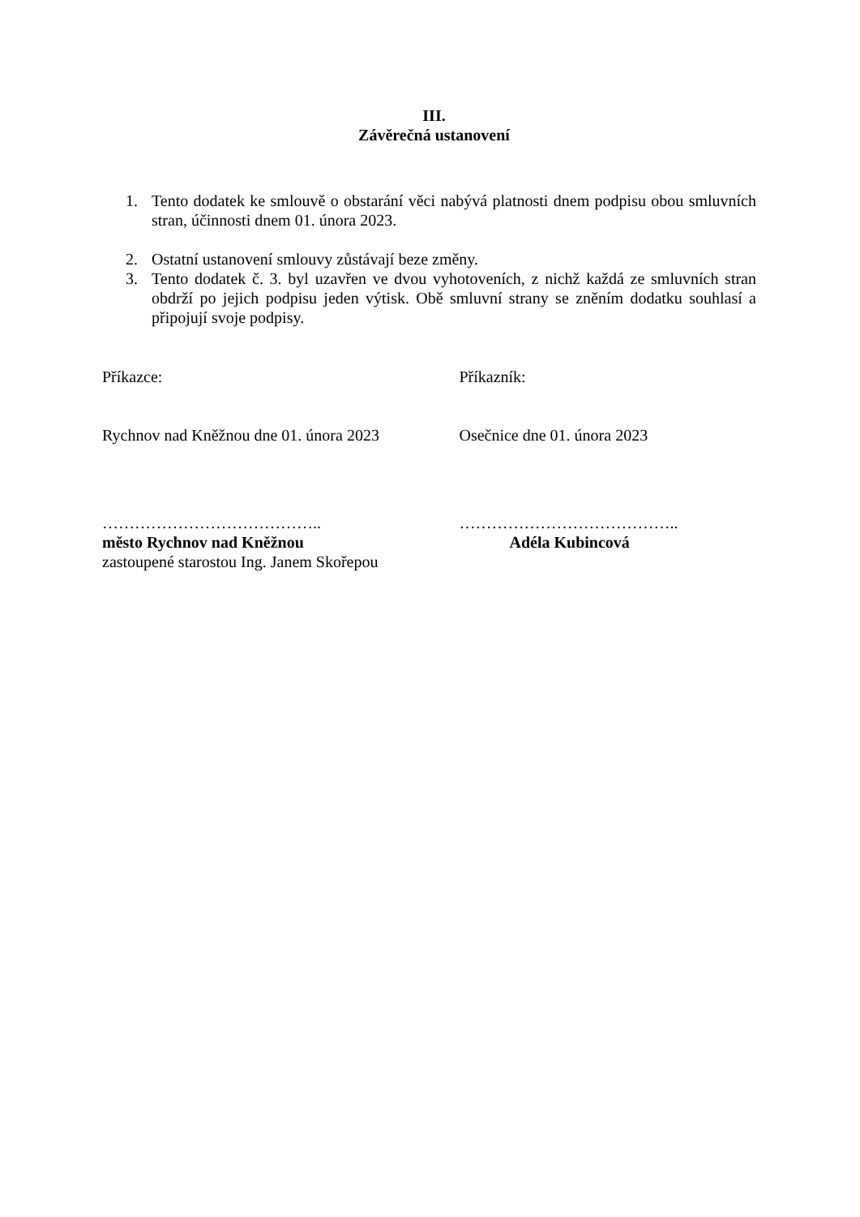III.
Závěrečná ustanovení
1. Tento dodatek ke smlouvě o obstarání věci nabývá platnosti dnem podpisu obou smluvních stran, účinnosti dnem 01. února 2023.
2. Ostatní ustanovení smlouvy zůstávají beze změny.
3. Tento dodatek č. 3. byl uzavřen ve dvou vyhotoveních, z nichž každá ze smluvních stran obdrží po jejich podpisu jeden výtisk. Obě smluvní strany se zněním dodatku souhlasí a připojují svoje podpisy.
Příkazce:
Rychnov nad Kněžnou dne 01. února 2023
…………………………………..
město Rychnov nad Kněžnou
zastoupené starostou Ing. Janem Skořepou
Příkazník:
Osečnice dne 01. února 2023
…………………………………..
Adéla Kubincová